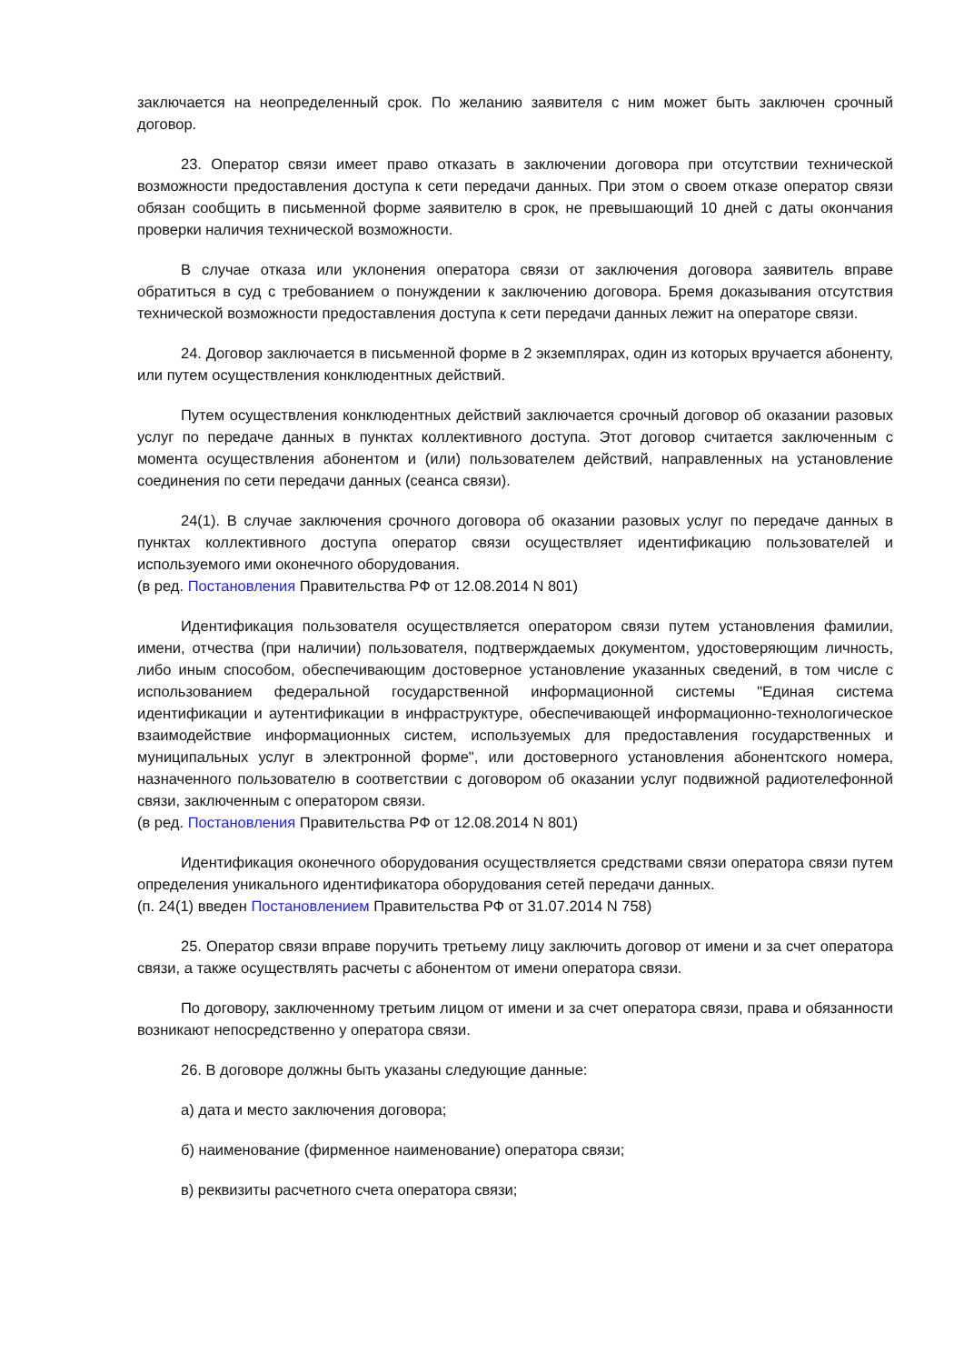заключается на неопределенный срок. По желанию заявителя с ним может быть заключен срочный договор.
23. Оператор связи имеет право отказать в заключении договора при отсутствии технической возможности предоставления доступа к сети передачи данных. При этом о своем отказе оператор связи обязан сообщить в письменной форме заявителю в срок, не превышающий 10 дней с даты окончания проверки наличия технической возможности.
В случае отказа или уклонения оператора связи от заключения договора заявитель вправе обратиться в суд с требованием о понуждении к заключению договора. Бремя доказывания отсутствия технической возможности предоставления доступа к сети передачи данных лежит на операторе связи.
24. Договор заключается в письменной форме в 2 экземплярах, один из которых вручается абоненту, или путем осуществления конклюдентных действий.
Путем осуществления конклюдентных действий заключается срочный договор об оказании разовых услуг по передаче данных в пунктах коллективного доступа. Этот договор считается заключенным с момента осуществления абонентом и (или) пользователем действий, направленных на установление соединения по сети передачи данных (сеанса связи).
24(1). В случае заключения срочного договора об оказании разовых услуг по передаче данных в пунктах коллективного доступа оператор связи осуществляет идентификацию пользователей и используемого ими оконечного оборудования.
(в ред. Постановления Правительства РФ от 12.08.2014 N 801)
Идентификация пользователя осуществляется оператором связи путем установления фамилии, имени, отчества (при наличии) пользователя, подтверждаемых документом, удостоверяющим личность, либо иным способом, обеспечивающим достоверное установление указанных сведений, в том числе с использованием федеральной государственной информационной системы "Единая система идентификации и аутентификации в инфраструктуре, обеспечивающей информационно-технологическое взаимодействие информационных систем, используемых для предоставления государственных и муниципальных услуг в электронной форме", или достоверного установления абонентского номера, назначенного пользователю в соответствии с договором об оказании услуг подвижной радиотелефонной связи, заключенным с оператором связи.
(в ред. Постановления Правительства РФ от 12.08.2014 N 801)
Идентификация оконечного оборудования осуществляется средствами связи оператора связи путем определения уникального идентификатора оборудования сетей передачи данных.
(п. 24(1) введен Постановлением Правительства РФ от 31.07.2014 N 758)
25. Оператор связи вправе поручить третьему лицу заключить договор от имени и за счет оператора связи, а также осуществлять расчеты с абонентом от имени оператора связи.
По договору, заключенному третьим лицом от имени и за счет оператора связи, права и обязанности возникают непосредственно у оператора связи.
26. В договоре должны быть указаны следующие данные:
а) дата и место заключения договора;
б) наименование (фирменное наименование) оператора связи;
в) реквизиты расчетного счета оператора связи;